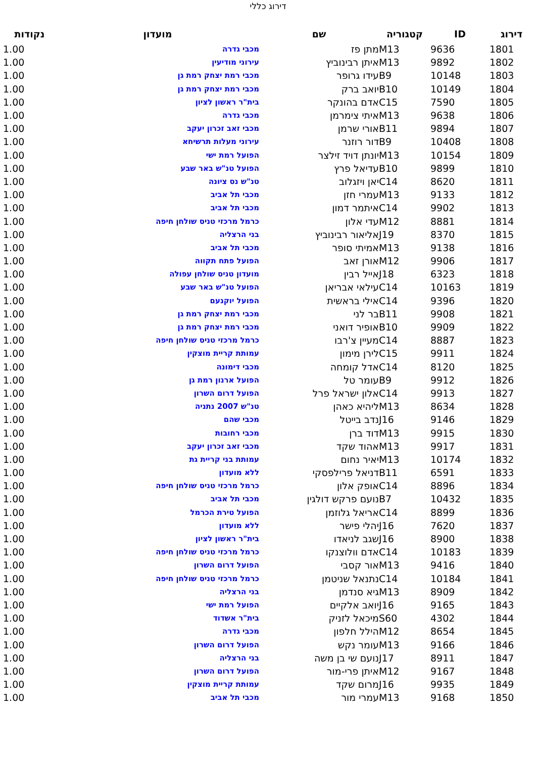דירוג כללי
| דירוג | ID | קטגוריה | שם | מועדון | נקודות |
| --- | --- | --- | --- | --- | --- |
| 1801 | 9636 | M13 | מתן פז | מכבי גדרה | 1.00 |
| 1802 | 9892 | M13 | איתן רבינוביץ | עירוני מודיעין | 1.00 |
| 1803 | 10148 | B9 | עידו גרופר | מכבי רמת יצחק רמת גן | 1.00 |
| 1804 | 10149 | B10 | יואב ברק | מכבי רמת יצחק רמת גן | 1.00 |
| 1805 | 7590 | C15 | אדם בהונקר | בית"ר ראשון לציון | 1.00 |
| 1806 | 9638 | M13 | איתי צימרמן | מכבי גדרה | 1.00 |
| 1807 | 9894 | B11 | אורי שרמן | מכבי זאב זכרון יעקב | 1.00 |
| 1808 | 10408 | B9 | דור רוזנר | עירוני מעלות תרשיחא | 1.00 |
| 1809 | 10154 | M13 | יונתן דויד זילצר | הפועל רמת ישי | 1.00 |
| 1810 | 9899 | B10 | עדיאל פרץ | הפועל טנ"ש באר שבע | 1.00 |
| 1811 | 8620 | C14 | יאן ויזגלוב | טנ"ש נס ציונה | 1.00 |
| 1812 | 9133 | M13 | עמרי חזן | מכבי תל אביב | 1.00 |
| 1813 | 9902 | C14 | איתמר דמון | מכבי תל אביב | 1.00 |
| 1814 | 8881 | M12 | עדי אלון | כרמל מרכזי טניס שולחן חיפה | 1.00 |
| 1815 | 8370 | J19 | אליאור רבינוביץ | בני הרצליה | 1.00 |
| 1816 | 9138 | M13 | אמיתי סופר | מכבי תל אביב | 1.00 |
| 1817 | 9906 | M12 | אורן זאב | הפועל פתח תקווה | 1.00 |
| 1818 | 6323 | J18 | אייל רבין | מועדון טניס שולחן עפולה | 1.00 |
| 1819 | 10163 | C14 | עילאי אבריאן | הפועל טנ"ש באר שבע | 1.00 |
| 1820 | 9396 | C14 | אילי בראשית | הפועל יוקנעם | 1.00 |
| 1821 | 9908 | B11 | בר לני | מכבי רמת יצחק רמת גן | 1.00 |
| 1822 | 9909 | B10 | אופיר דואני | מכבי רמת יצחק רמת גן | 1.00 |
| 1823 | 8887 | C14 | מעיין צ'רבו | כרמל מרכזי טניס שולחן חיפה | 1.00 |
| 1824 | 9911 | C15 | לירן מימון | עמותת קריית מוצקין | 1.00 |
| 1825 | 8120 | C14 | אדל קומחה | מכבי דימונה | 1.00 |
| 1826 | 9912 | B9 | עומר טל | הפועל ארנון רמת גן | 1.00 |
| 1827 | 9913 | C14 | אלון ישראל פרל | הפועל דרום השרון | 1.00 |
| 1828 | 8634 | M13 | ליהיא כאהן | טנ"ש 2007 נתניה | 1.00 |
| 1829 | 9146 | J16 | נדב בייטל | מכבי שהם | 1.00 |
| 1830 | 9915 | M13 | דוד ברן | מכבי רחובות | 1.00 |
| 1831 | 9917 | M13 | אהוד שקד | מכבי זאב זכרון יעקב | 1.00 |
| 1832 | 10174 | M13 | יאיר נחום | עמותת בני קריית גת | 1.00 |
| 1833 | 6591 | B11 | דניאל פרילפסקי | ללא מועדון | 1.00 |
| 1834 | 8896 | C14 | אופק אלון | כרמל מרכזי טניס שולחן חיפה | 1.00 |
| 1835 | 10432 | B7 | נועם פרקש דולגין | מכבי תל אביב | 1.00 |
| 1836 | 8899 | C14 | אריאל גלוזמן | הפועל טירת הכרמל | 1.00 |
| 1837 | 7620 | J16 | יהלי פישר | ללא מועדון | 1.00 |
| 1838 | 8900 | J16 | שגב לניאדו | בית"ר ראשון לציון | 1.00 |
| 1839 | 10183 | C14 | אדם וולוצנקו | כרמל מרכזי טניס שולחן חיפה | 1.00 |
| 1840 | 9416 | M13 | אור קסבי | הפועל דרום השרון | 1.00 |
| 1841 | 10184 | C14 | נתנאל שניטמן | כרמל מרכזי טניס שולחן חיפה | 1.00 |
| 1842 | 8909 | M13 | גיא סנדמן | בני הרצליה | 1.00 |
| 1843 | 9165 | J16 | יואב אלקיים | הפועל רמת ישי | 1.00 |
| 1844 | 4302 | S60 | מיכאל לזניק | בית"ר אשדוד | 1.00 |
| 1845 | 8654 | M12 | הילל חלפון | מכבי גדרה | 1.00 |
| 1846 | 9166 | M13 | עומר נקש | הפועל דרום השרון | 1.00 |
| 1847 | 8911 | J17 | נועם שי בן משה | בני הרצליה | 1.00 |
| 1848 | 9167 | M12 | איתן פרי-מור | הפועל דרום השרון | 1.00 |
| 1849 | 9935 | J16 | מרום שקד | עמותת קריית מוצקין | 1.00 |
| 1850 | 9168 | M13 | עמרי מור | מכבי תל אביב | 1.00 |